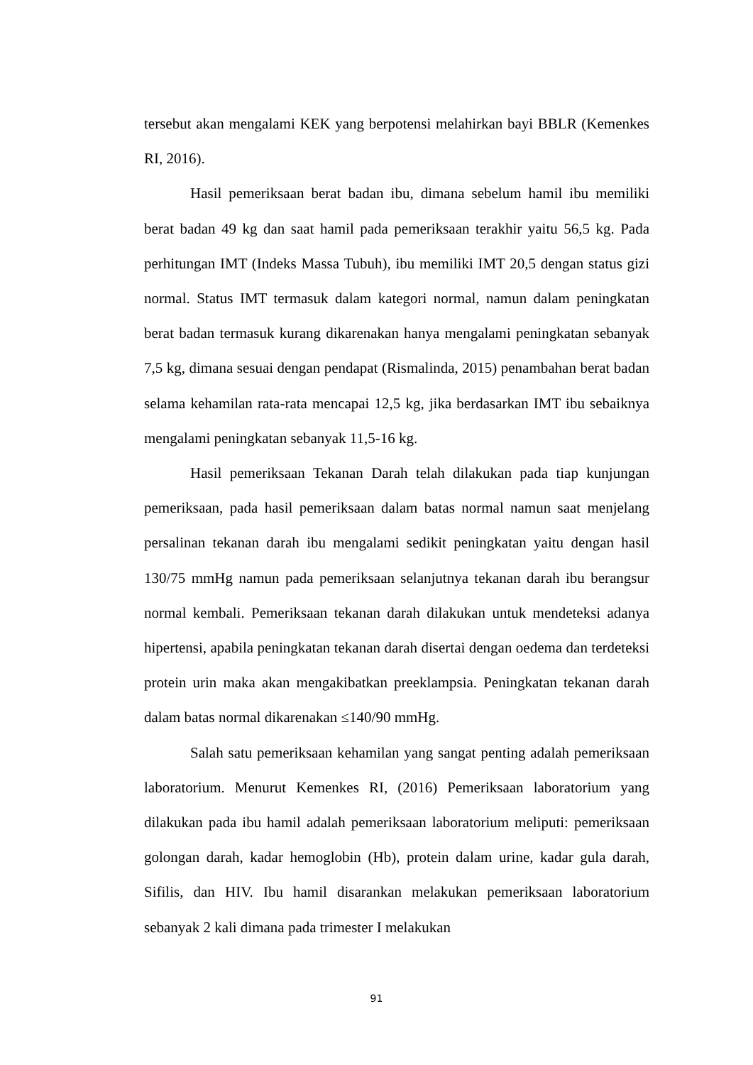tersebut akan mengalami KEK yang berpotensi melahirkan bayi BBLR (Kemenkes RI, 2016).
Hasil pemeriksaan berat badan ibu, dimana sebelum hamil ibu memiliki berat badan 49 kg dan saat hamil pada pemeriksaan terakhir yaitu 56,5 kg. Pada perhitungan IMT (Indeks Massa Tubuh), ibu memiliki IMT 20,5 dengan status gizi normal. Status IMT termasuk dalam kategori normal, namun dalam peningkatan berat badan termasuk kurang dikarenakan hanya mengalami peningkatan sebanyak 7,5 kg, dimana sesuai dengan pendapat (Rismalinda, 2015) penambahan berat badan selama kehamilan rata-rata mencapai 12,5 kg, jika berdasarkan IMT ibu sebaiknya mengalami peningkatan sebanyak 11,5-16 kg.
Hasil pemeriksaan Tekanan Darah telah dilakukan pada tiap kunjungan pemeriksaan, pada hasil pemeriksaan dalam batas normal namun saat menjelang persalinan tekanan darah ibu mengalami sedikit peningkatan yaitu dengan hasil 130/75 mmHg namun pada pemeriksaan selanjutnya tekanan darah ibu berangsur normal kembali. Pemeriksaan tekanan darah dilakukan untuk mendeteksi adanya hipertensi, apabila peningkatan tekanan darah disertai dengan oedema dan terdeteksi protein urin maka akan mengakibatkan preeklampsia. Peningkatan tekanan darah dalam batas normal dikarenakan ≤140/90 mmHg.
Salah satu pemeriksaan kehamilan yang sangat penting adalah pemeriksaan laboratorium. Menurut Kemenkes RI, (2016) Pemeriksaan laboratorium yang dilakukan pada ibu hamil adalah pemeriksaan laboratorium meliputi: pemeriksaan golongan darah, kadar hemoglobin (Hb), protein dalam urine, kadar gula darah, Sifilis, dan HIV. Ibu hamil disarankan melakukan pemeriksaan laboratorium sebanyak 2 kali dimana pada trimester I melakukan
91